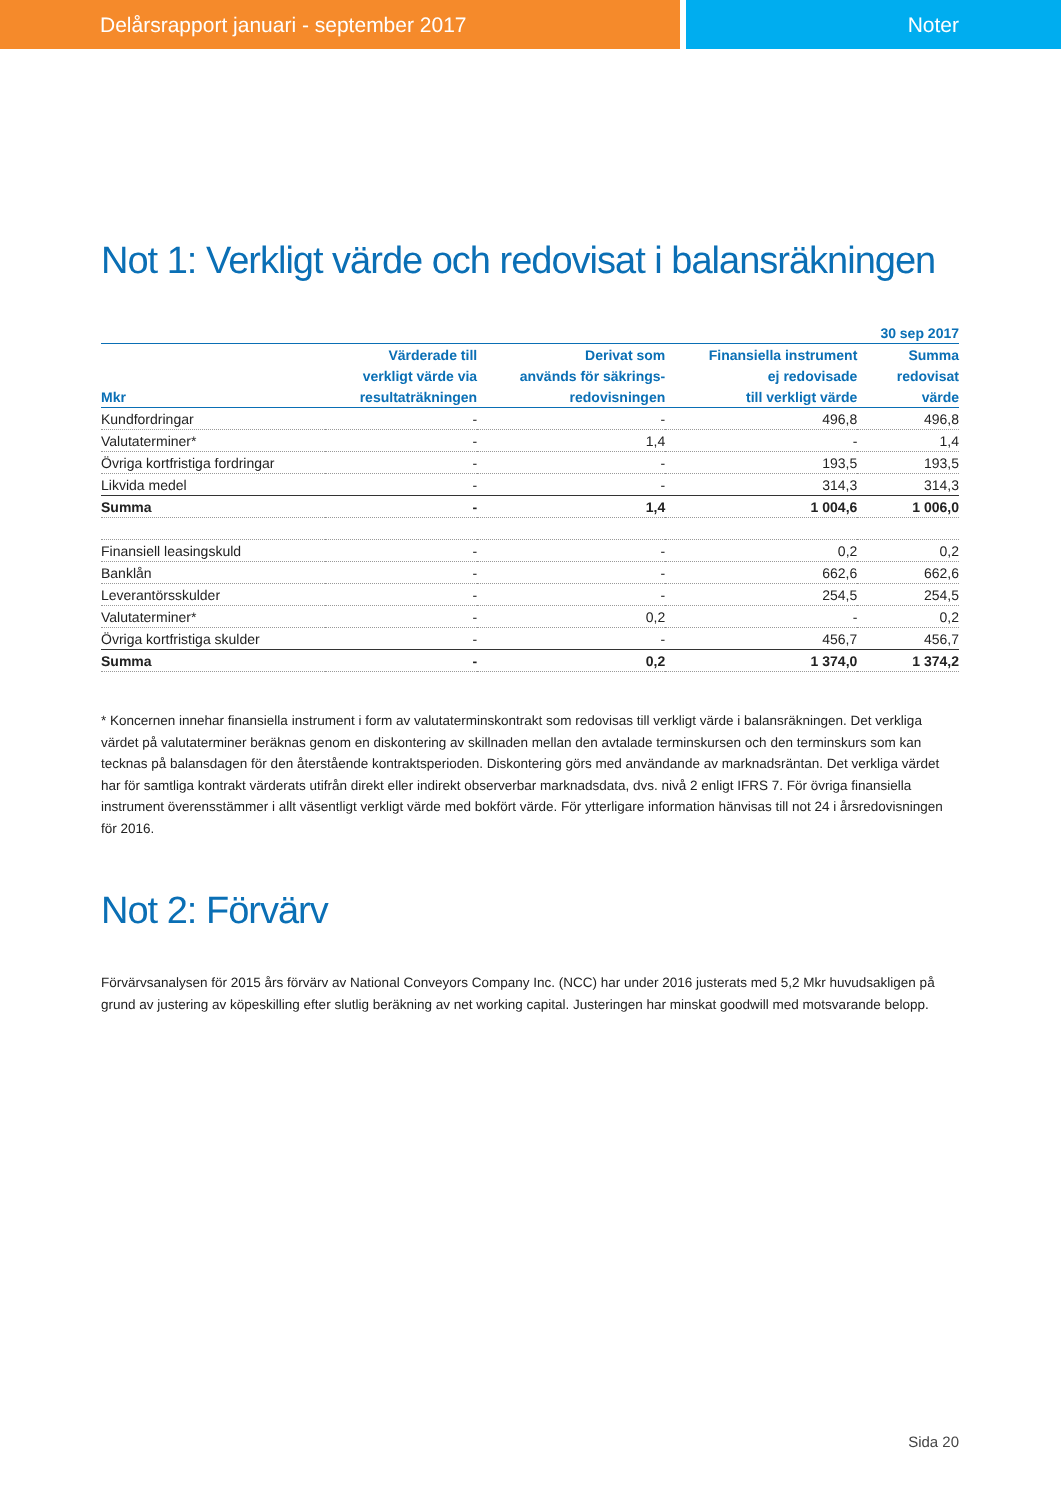Delårsrapport januari - september 2017
Noter
Not 1: Verkligt värde och redovisat i balansräkningen
| | | | | 30 sep 2017 |
| --- | --- | --- | --- | --- |
| | Värderade till | Derivat som | Finansiella instrument | Summa |
| | verkligt värde via | används för säkrings- | ej redovisade | redovisat |
| Mkr | resultaträkningen | redovisningen | till verkligt värde | värde |
| Kundfordringar | - | - | 496,8 | 496,8 |
| Valutaterminer* | - | 1,4 | - | 1,4 |
| Övriga kortfristiga fordringar | - | - | 193,5 | 193,5 |
| Likvida medel | - | - | 314,3 | 314,3 |
| Summa | - | 1,4 | 1 004,6 | 1 006,0 |
| Finansiell leasingskuld | - | - | 0,2 | 0,2 |
| Banklån | - | - | 662,6 | 662,6 |
| Leverantörsskulder | - | - | 254,5 | 254,5 |
| Valutaterminer* | - | 0,2 | - | 0,2 |
| Övriga kortfristiga skulder | - | - | 456,7 | 456,7 |
| Summa | - | 0,2 | 1 374,0 | 1 374,2 |
* Koncernen innehar finansiella instrument i form av valutaterminskontrakt som redovisas till verkligt värde i balansräkningen. Det verkliga värdet på valutaterminer beräknas genom en diskontering av skillnaden mellan den avtalade terminskursen och den terminskurs som kan tecknas på balansdagen för den återstående kontraktsperioden. Diskontering görs med användande av marknadsräntan. Det verkliga värdet har för samtliga kontrakt värderats utifrån direkt eller indirekt observerbar marknadsdata, dvs. nivå 2 enligt IFRS 7. För övriga finansiella instrument överensstämmer i allt väsentligt verkligt värde med bokfört värde. För ytterligare information hänvisas till not 24 i årsredovisningen för 2016.
Not 2: Förvärv
Förvärvsanalysen för 2015 års förvärv av National Conveyors Company Inc. (NCC) har under 2016 justerats med 5,2 Mkr huvudsakligen på grund av justering av köpeskilling efter slutlig beräkning av net working capital. Justeringen har minskat goodwill med motsvarande belopp.
Sida 20